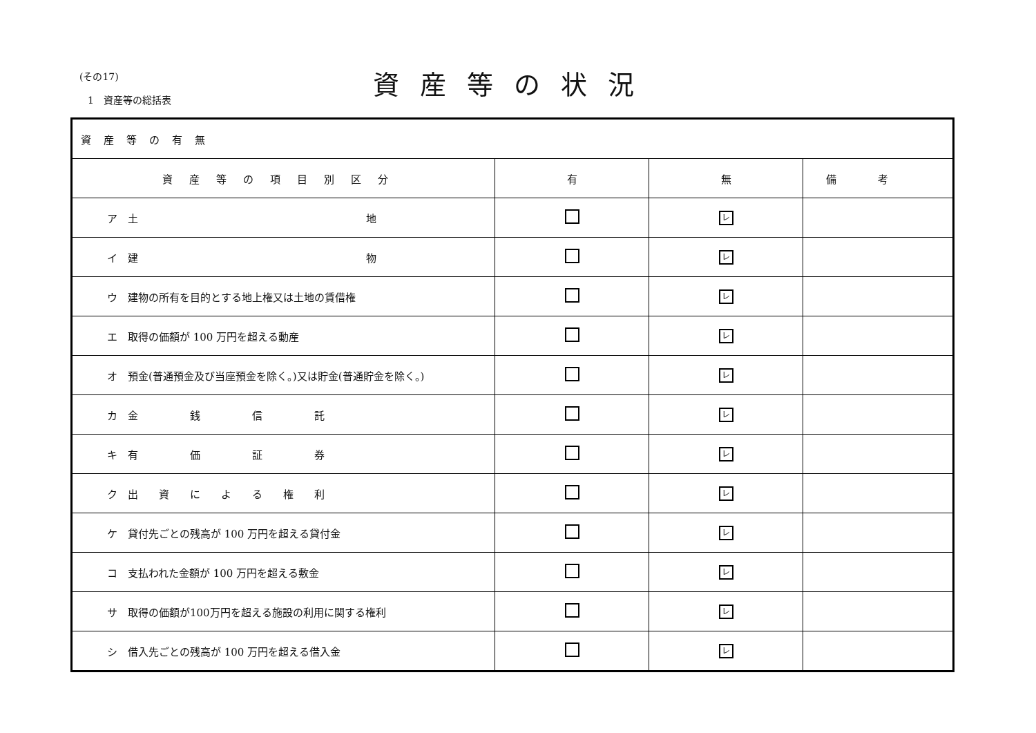(その17)
1　資産等の総括表
資産等の状況
| 資産等の有無 | | | |
| --- | --- | --- | --- |
| 資産等の項目別区分 | 有 | 無 | 備考 |
| ア 土 地 | | レ | |
| イ 建 物 | | レ | |
| ウ 建物の所有を目的とする地上権又は土地の賃借権 | | レ | |
| エ 取得の価額が 100 万円を超える動産 | | レ | |
| オ 預金(普通預金及び当座預金を除く。)又は貯金(普通貯金を除く。) | | レ | |
| カ 金 銭 信 託 | | レ | |
| キ 有 価 証 券 | | レ | |
| ク 出 資 に よ る 権 利 | | レ | |
| ケ 貸付先ごとの残高が 100 万円を超える貸付金 | | レ | |
| コ 支払われた金額が 100 万円を超える敷金 | | レ | |
| サ 取得の価額が100万円を超える施設の利用に関する権利 | | レ | |
| シ 借入先ごとの残高が 100 万円を超える借入金 | | レ | |